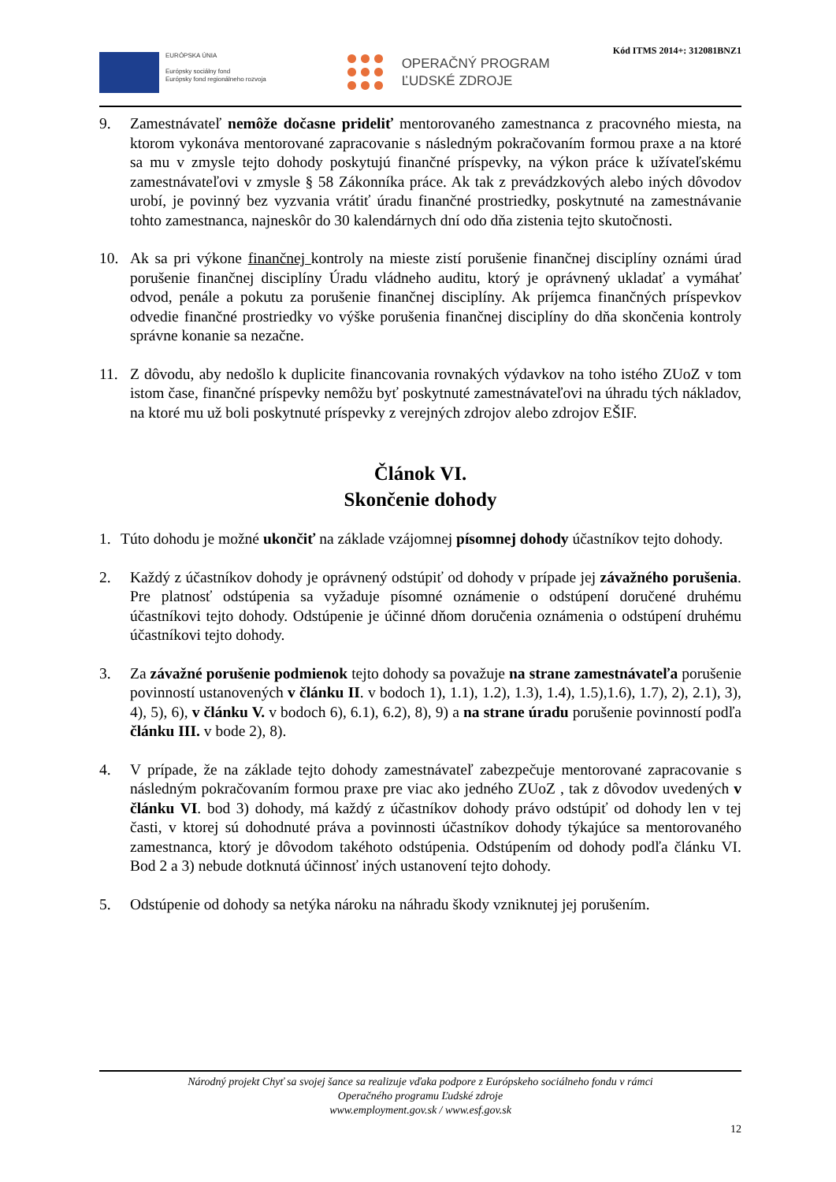Kód ITMS 2014+: 312081BNZ1
EURÓPSKA ÚNIA
Európsky sociálny fond
Európsky fond regionálneho rozvoja
OPERAČNÝ PROGRAM
ĽUDSKÉ ZDROJE
9. Zamestnávateľ nemôže dočasne prideliť mentorovaného zamestnanca z pracovného miesta, na ktorom vykonáva mentorované zapracovanie s následným pokračovaním formou praxe a na ktoré sa mu v zmysle tejto dohody poskytujú finančné príspevky, na výkon práce k užívateľskému zamestnávateľovi v zmysle § 58 Zákonníka práce. Ak tak z prevádzkových alebo iných dôvodov urobí, je povinný bez vyzvania vrátiť úradu finančné prostriedky, poskytnuté na zamestnávanie tohto zamestnanca, najneskôr do 30 kalendárnych dní odo dňa zistenia tejto skutočnosti.
10. Ak sa pri výkone finančnej kontroly na mieste zistí porušenie finančnej disciplíny oznámi úrad porušenie finančnej disciplíny Úradu vládneho auditu, ktorý je oprávnený ukladať a vymáhať odvod, penále a pokutu za porušenie finančnej disciplíny. Ak príjemca finančných príspevkov odvedie finančné prostriedky vo výške porušenia finančnej disciplíny do dňa skončenia kontroly správne konanie sa nezačne.
11. Z dôvodu, aby nedošlo k duplicite financovania rovnakých výdavkov na toho istého ZUoZ v tom istom čase, finančné príspevky nemôžu byť poskytnuté zamestnávateľovi na úhradu tých nákladov, na ktoré mu už boli poskytnuté príspevky z verejných zdrojov alebo zdrojov EŠIF.
Článok VI.
Skončenie dohody
1. Túto dohodu je možné ukončiť na základe vzájomnej písomnej dohody účastníkov tejto dohody.
2. Každý z účastníkov dohody je oprávnený odstúpiť od dohody v prípade jej závažného porušenia. Pre platnosť odstúpenia sa vyžaduje písomné oznámenie o odstúpení doručené druhému účastníkovi tejto dohody. Odstúpenie je účinné dňom doručenia oznámenia o odstúpení druhému účastníkovi tejto dohody.
3. Za závažné porušenie podmienok tejto dohody sa považuje na strane zamestnávateľa porušenie povinností ustanovených v článku II. v bodoch 1), 1.1), 1.2), 1.3), 1.4), 1.5),1.6), 1.7), 2), 2.1), 3), 4), 5), 6), v článku V. v bodoch 6), 6.1), 6.2), 8), 9) a na strane úradu porušenie povinností podľa článku III. v bode 2), 8).
4. V prípade, že na základe tejto dohody zamestnávateľ zabezpečuje mentorované zapracovanie s následným pokračovaním formou praxe pre viac ako jedného ZUoZ , tak z dôvodov uvedených v článku VI. bod 3) dohody, má každý z účastníkov dohody právo odstúpiť od dohody len v tej časti, v ktorej sú dohodnuté práva a povinnosti účastníkov dohody týkajúce sa mentorovaného zamestnanca, ktorý je dôvodom takéhoto odstúpenia. Odstúpením od dohody podľa článku VI. Bod 2 a 3) nebude dotknutá účinnosť iných ustanovení tejto dohody.
5. Odstúpenie od dohody sa netýka nároku na náhradu škody vzniknutej jej porušením.
Národný projekt Chyť sa svojej šance sa realizuje vďaka podpore z Európskeho sociálneho fondu v rámci
Operačného programu Ľudské zdroje
www.employment.gov.sk / www.esf.gov.sk
12